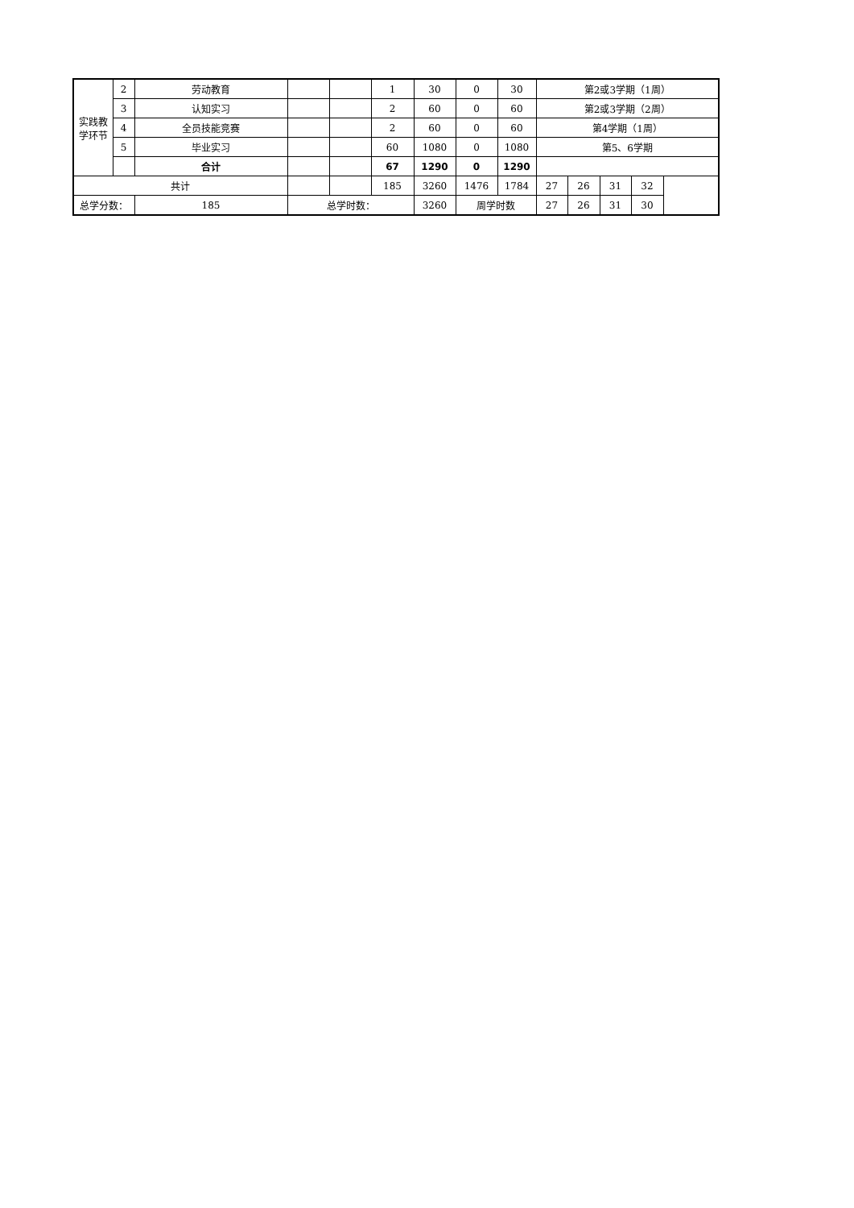| 实践教 学环节 | 2 | 劳动教育 | | | 1 | 30 | 0 | 30 | 第2或3学期（1周） | | | | |
| | 3 | 认知实习 | | | 2 | 60 | 0 | 60 | 第2或3学期（2周） | | | | |
| | 4 | 全员技能竞赛 | | | 2 | 60 | 0 | 60 | 第4学期（1周） | | | | |
| | 5 | 毕业实习 | | | 60 | 1080 | 0 | 1080 | 第5、6学期 | | | | |
| | | 合计 | | | 67 | 1290 | 0 | 1290 | | | | | |
| 共计 | | | | | 185 | 3260 | 1476 | 1784 | 27 | 26 | 31 | 32 | |
| 总学分数： | | 185 | 总学时数： | | | 3260 | 周学时数 | | 27 | 26 | 31 | 30 | |